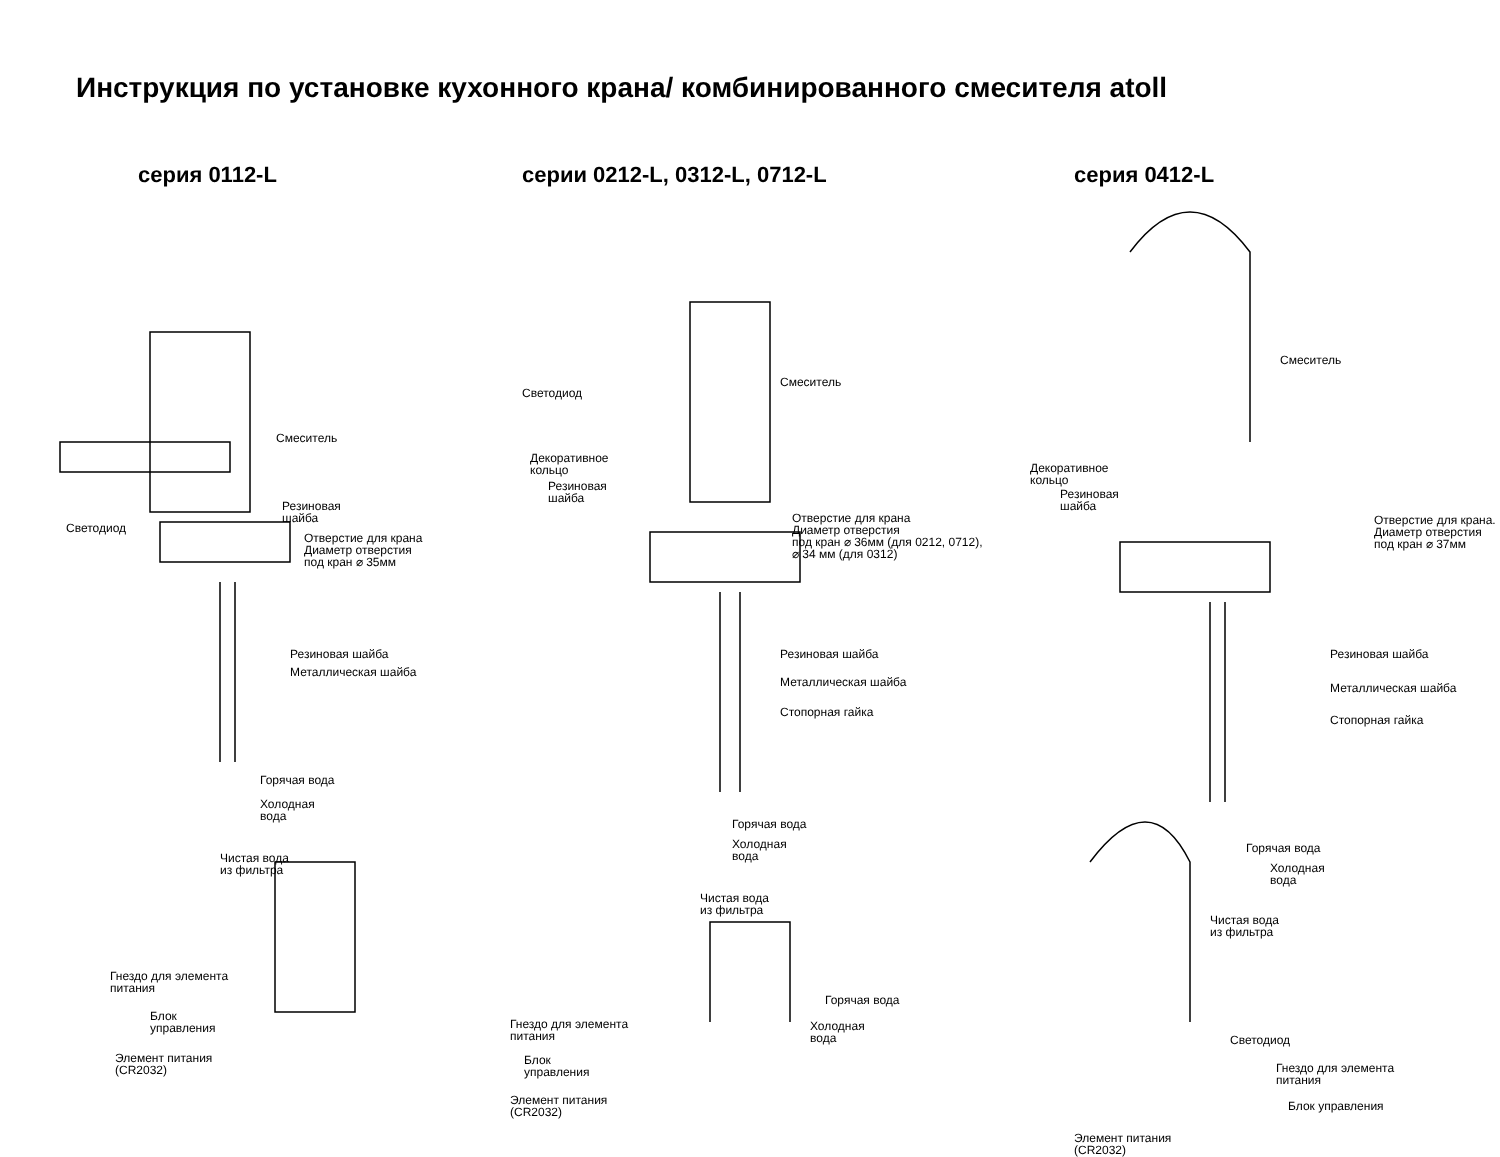Инструкция по установке кухонного крана/ комбинированного смесителя atoll
серия 0112-L
Смеситель
Резиновая
шайба
Светодиод
Отверстие для крана
Диаметр отверстия
под кран ⌀ 35мм
Резиновая шайба
Металлическая шайба
Горячая вода
Холодная
вода
Чистая вода
из фильтра
Гнездо для элемента
питания
Блок
управления
Элемент питания
(CR2032)
серии 0212-L, 0312-L, 0712-L
Светодиод
Смеситель
Декоративное
кольцо
Резиновая
шайба
Отверстие для крана
Диаметр отверстия
под кран ⌀ 36мм (для 0212, 0712),
⌀ 34 мм (для 0312)
Резиновая шайба
Металлическая шайба
Стопорная гайка
Горячая вода
Холодная
вода
Чистая вода
из фильтра
Горячая вода
Холодная
вода
Гнездо для элемента
питания
Блок
управления
Элемент питания
(CR2032)
серия 0412-L
Смеситель
Декоративное
кольцо
Резиновая
шайба
Отверстие для крана.
Диаметр отверстия
под кран ⌀ 37мм
Резиновая шайба
Металлическая шайба
Стопорная гайка
Горячая вода
Холодная
вода
Чистая вода
из фильтра
Светодиод
Гнездо для элемента
питания
Блок управления
Элемент питания
(CR2032)